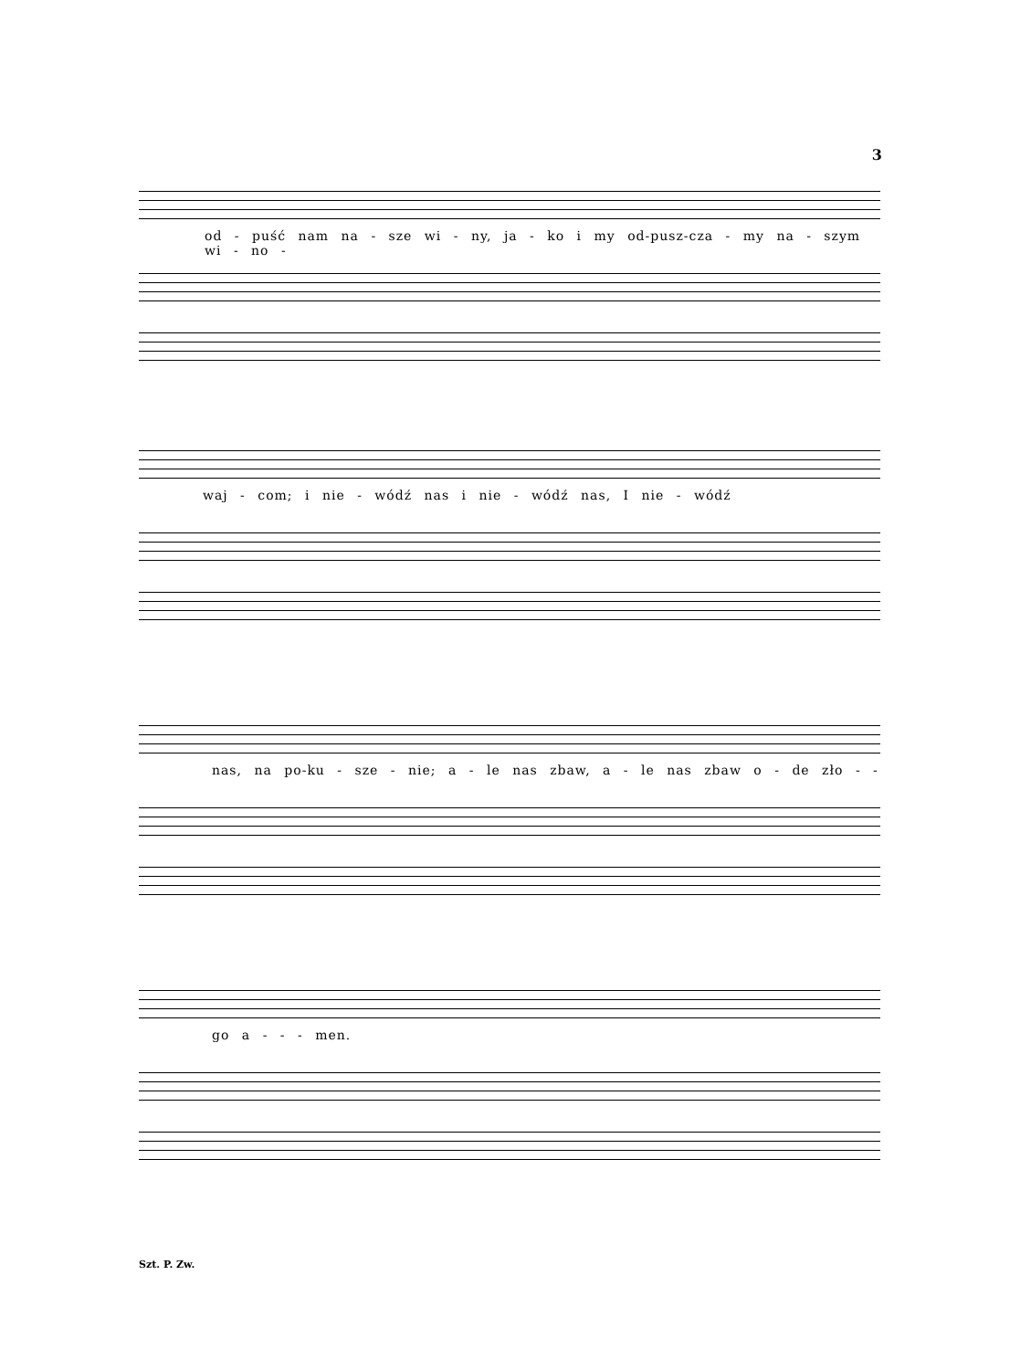3
od - puść nam na - sze wi - ny, ja - ko i my od-pusz-cza - my na - szym wi - no -
waj - com; i nie - wódź nas i nie - wódź nas, I nie - wódź
nas, na po-ku - sze - nie; a - le nas zbaw, a - le nas zbaw o - de zło - -
go a - - - men.
Szt. P. Zw.